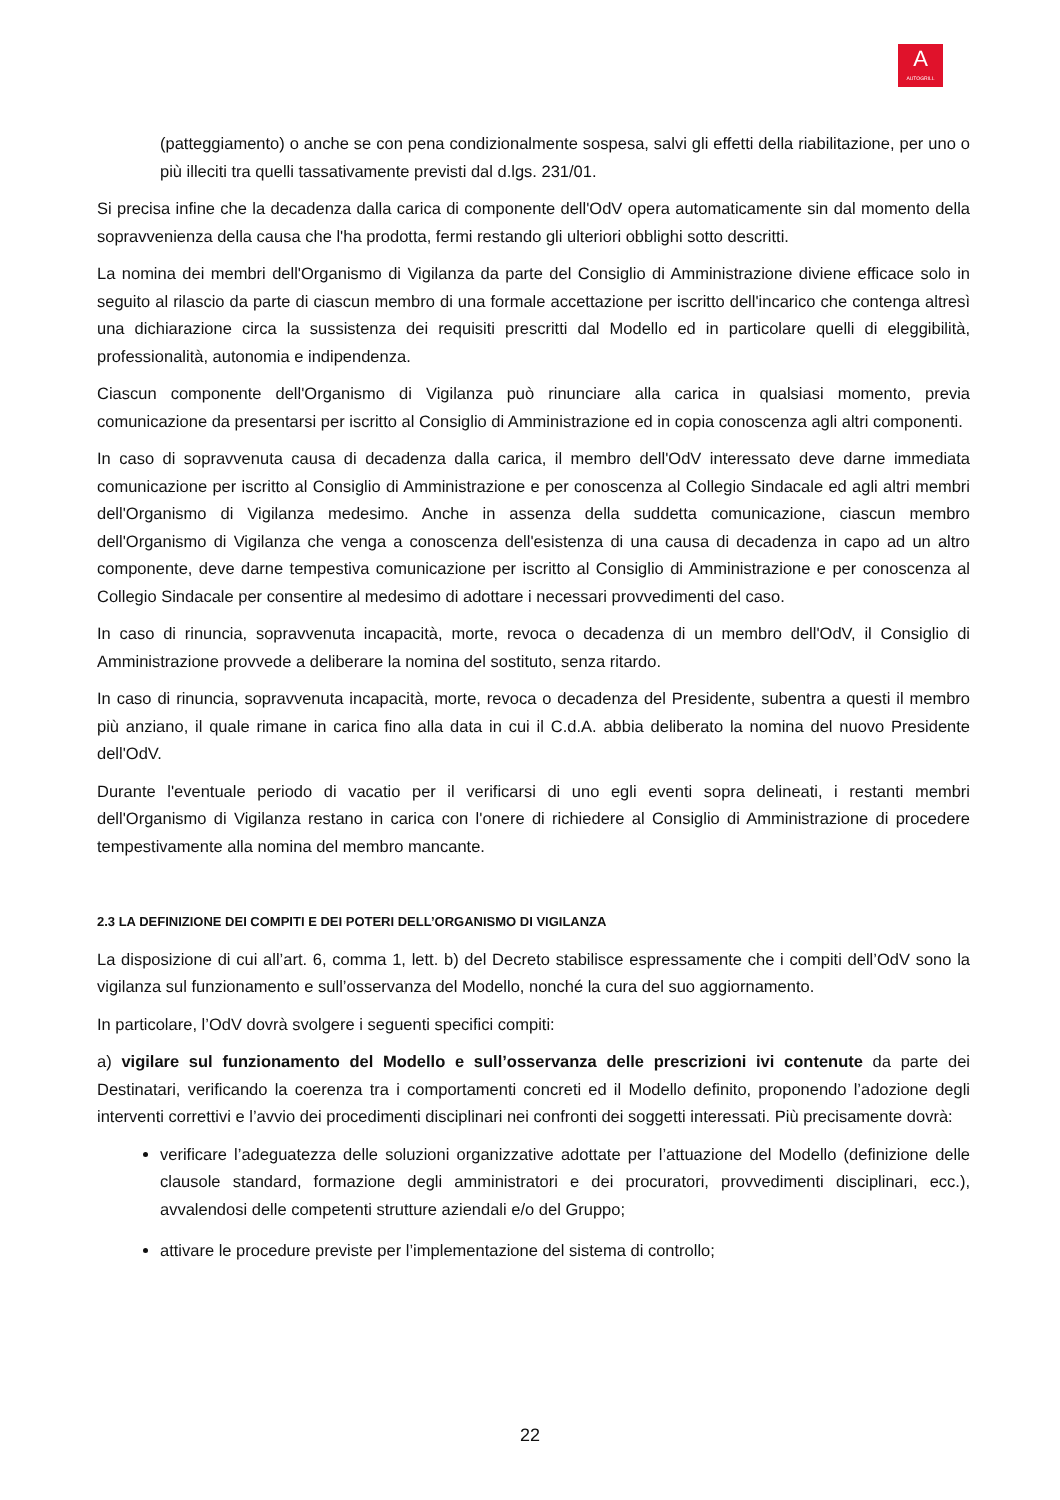A
AUTOGRILL
(patteggiamento) o anche se con pena condizionalmente sospesa, salvi gli effetti della riabilitazione, per uno o più illeciti tra quelli tassativamente previsti dal d.lgs. 231/01.
Si precisa infine che la decadenza dalla carica di componente dell'OdV opera automaticamente sin dal momento della sopravvenienza della causa che l'ha prodotta, fermi restando gli ulteriori obblighi sotto descritti.
La nomina dei membri dell'Organismo di Vigilanza da parte del Consiglio di Amministrazione diviene efficace solo in seguito al rilascio da parte di ciascun membro di una formale accettazione per iscritto dell'incarico che contenga altresì una dichiarazione circa la sussistenza dei requisiti prescritti dal Modello ed in particolare quelli di eleggibilità, professionalità, autonomia e indipendenza.
Ciascun componente dell'Organismo di Vigilanza può rinunciare alla carica in qualsiasi momento, previa comunicazione da presentarsi per iscritto al Consiglio di Amministrazione ed in copia conoscenza agli altri componenti.
In caso di sopravvenuta causa di decadenza dalla carica, il membro dell'OdV interessato deve darne immediata comunicazione per iscritto al Consiglio di Amministrazione e per conoscenza al Collegio Sindacale ed agli altri membri dell'Organismo di Vigilanza medesimo. Anche in assenza della suddetta comunicazione, ciascun membro dell'Organismo di Vigilanza che venga a conoscenza dell'esistenza di una causa di decadenza in capo ad un altro componente, deve darne tempestiva comunicazione per iscritto al Consiglio di Amministrazione e per conoscenza al Collegio Sindacale per consentire al medesimo di adottare i necessari provvedimenti del caso.
In caso di rinuncia, sopravvenuta incapacità, morte, revoca o decadenza di un membro dell'OdV, il Consiglio di Amministrazione provvede a deliberare la nomina del sostituto, senza ritardo.
In caso di rinuncia, sopravvenuta incapacità, morte, revoca o decadenza del Presidente, subentra a questi il membro più anziano, il quale rimane in carica fino alla data in cui il C.d.A. abbia deliberato la nomina del nuovo Presidente dell'OdV.
Durante l'eventuale periodo di vacatio per il verificarsi di uno egli eventi sopra delineati, i restanti membri dell'Organismo di Vigilanza restano in carica con l'onere di richiedere al Consiglio di Amministrazione di procedere tempestivamente alla nomina del membro mancante.
2.3 LA DEFINIZIONE DEI COMPITI E DEI POTERI DELL’ORGANISMO DI VIGILANZA
La disposizione di cui all’art. 6, comma 1, lett. b) del Decreto stabilisce espressamente che i compiti dell’OdV sono la vigilanza sul funzionamento e sull’osservanza del Modello, nonché la cura del suo aggiornamento.
In particolare, l’OdV dovrà svolgere i seguenti specifici compiti:
a) vigilare sul funzionamento del Modello e sull’osservanza delle prescrizioni ivi contenute da parte dei Destinatari, verificando la coerenza tra i comportamenti concreti ed il Modello definito, proponendo l’adozione degli interventi correttivi e l’avvio dei procedimenti disciplinari nei confronti dei soggetti interessati. Più precisamente dovrà:
verificare l’adeguatezza delle soluzioni organizzative adottate per l’attuazione del Modello (definizione delle clausole standard, formazione degli amministratori e dei procuratori, provvedimenti disciplinari, ecc.), avvalendosi delle competenti strutture aziendali e/o del Gruppo;
attivare le procedure previste per l’implementazione del sistema di controllo;
22